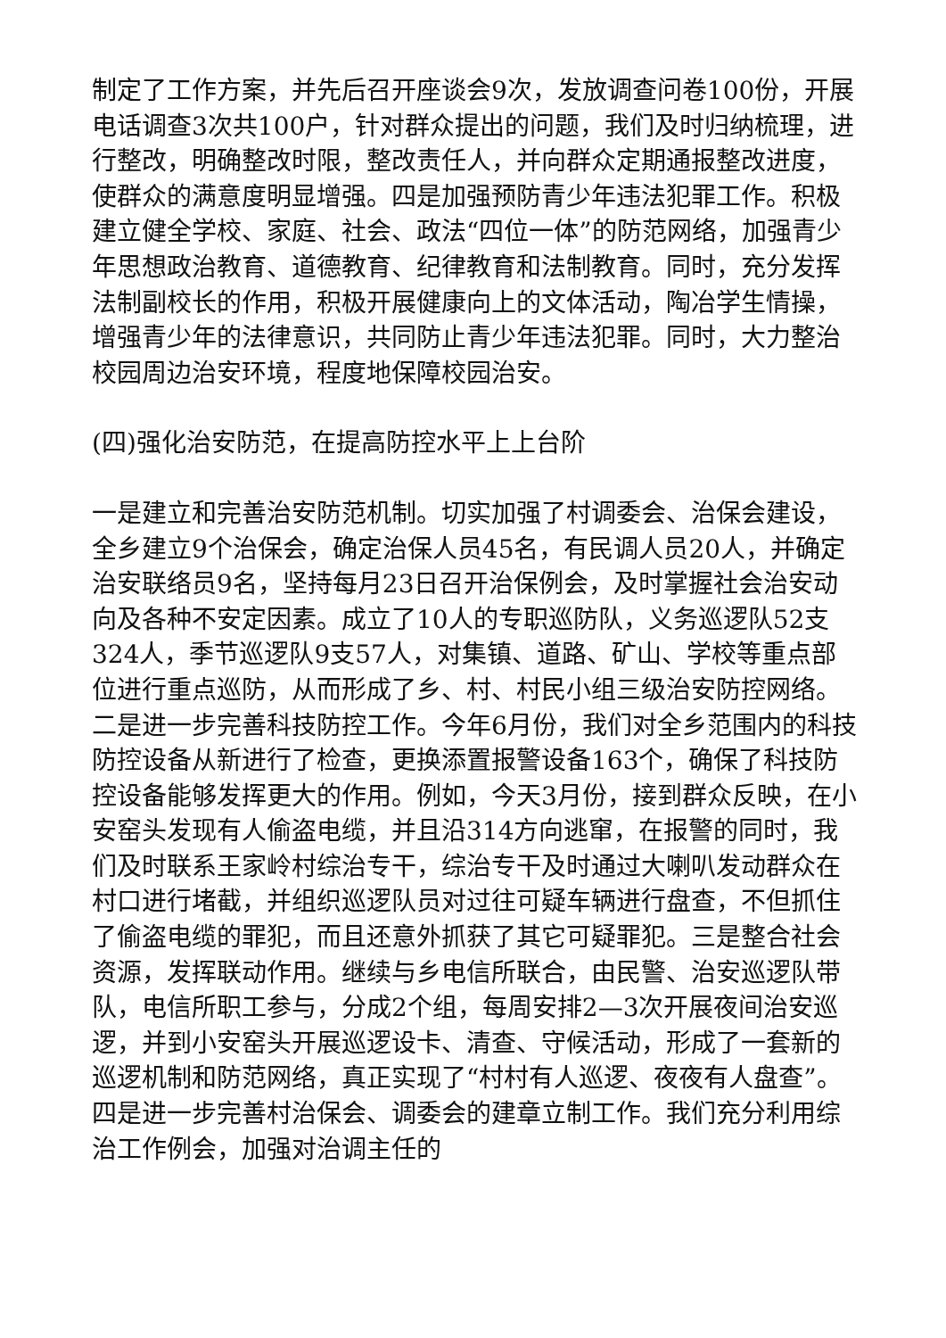制定了工作方案，并先后召开座谈会9次，发放调查问卷100份，开展电话调查3次共100户，针对群众提出的问题，我们及时归纳梳理，进行整改，明确整改时限，整改责任人，并向群众定期通报整改进度，使群众的满意度明显增强。四是加强预防青少年违法犯罪工作。积极建立健全学校、家庭、社会、政法“四位一体”的防范网络，加强青少年思想政治教育、道德教育、纪律教育和法制教育。同时，充分发挥法制副校长的作用，积极开展健康向上的文体活动，陶冶学生情操，增强青少年的法律意识，共同防止青少年违法犯罪。同时，大力整治校园周边治安环境，程度地保障校园治安。
(四)强化治安防范，在提高防控水平上上台阶
一是建立和完善治安防范机制。切实加强了村调委会、治保会建设，全乡建立9个治保会，确定治保人员45名，有民调人员20人，并确定治安联络员9名，坚持每月23日召开治保例会，及时掌握社会治安动向及各种不安定因素。成立了10人的专职巡防队，义务巡逻队52支324人，季节巡逻队9支57人，对集镇、道路、矿山、学校等重点部位进行重点巡防，从而形成了乡、村、村民小组三级治安防控网络。二是进一步完善科技防控工作。今年6月份，我们对全乡范围内的科技防控设备从新进行了检查，更换添置报警设备163个，确保了科技防控设备能够发挥更大的作用。例如，今天3月份，接到群众反映，在小安窑头发现有人偷盗电缆，并且沿314方向逃窜，在报警的同时，我们及时联系王家岭村综治专干，综治专干及时通过大喇叭发动群众在村口进行堵截，并组织巡逻队员对过往可疑车辆进行盘查，不但抓住了偷盗电缆的罪犯，而且还意外抓获了其它可疑罪犯。三是整合社会资源，发挥联动作用。继续与乡电信所联合，由民警、治安巡逻队带队，电信所职工参与，分成2个组，每周安排2—3次开展夜间治安巡逻，并到小安窑头开展巡逻设卡、清查、守候活动，形成了一套新的巡逻机制和防范网络，真正实现了“村村有人巡逻、夜夜有人盘查”。四是进一步完善村治保会、调委会的建章立制工作。我们充分利用综治工作例会，加强对治调主任的